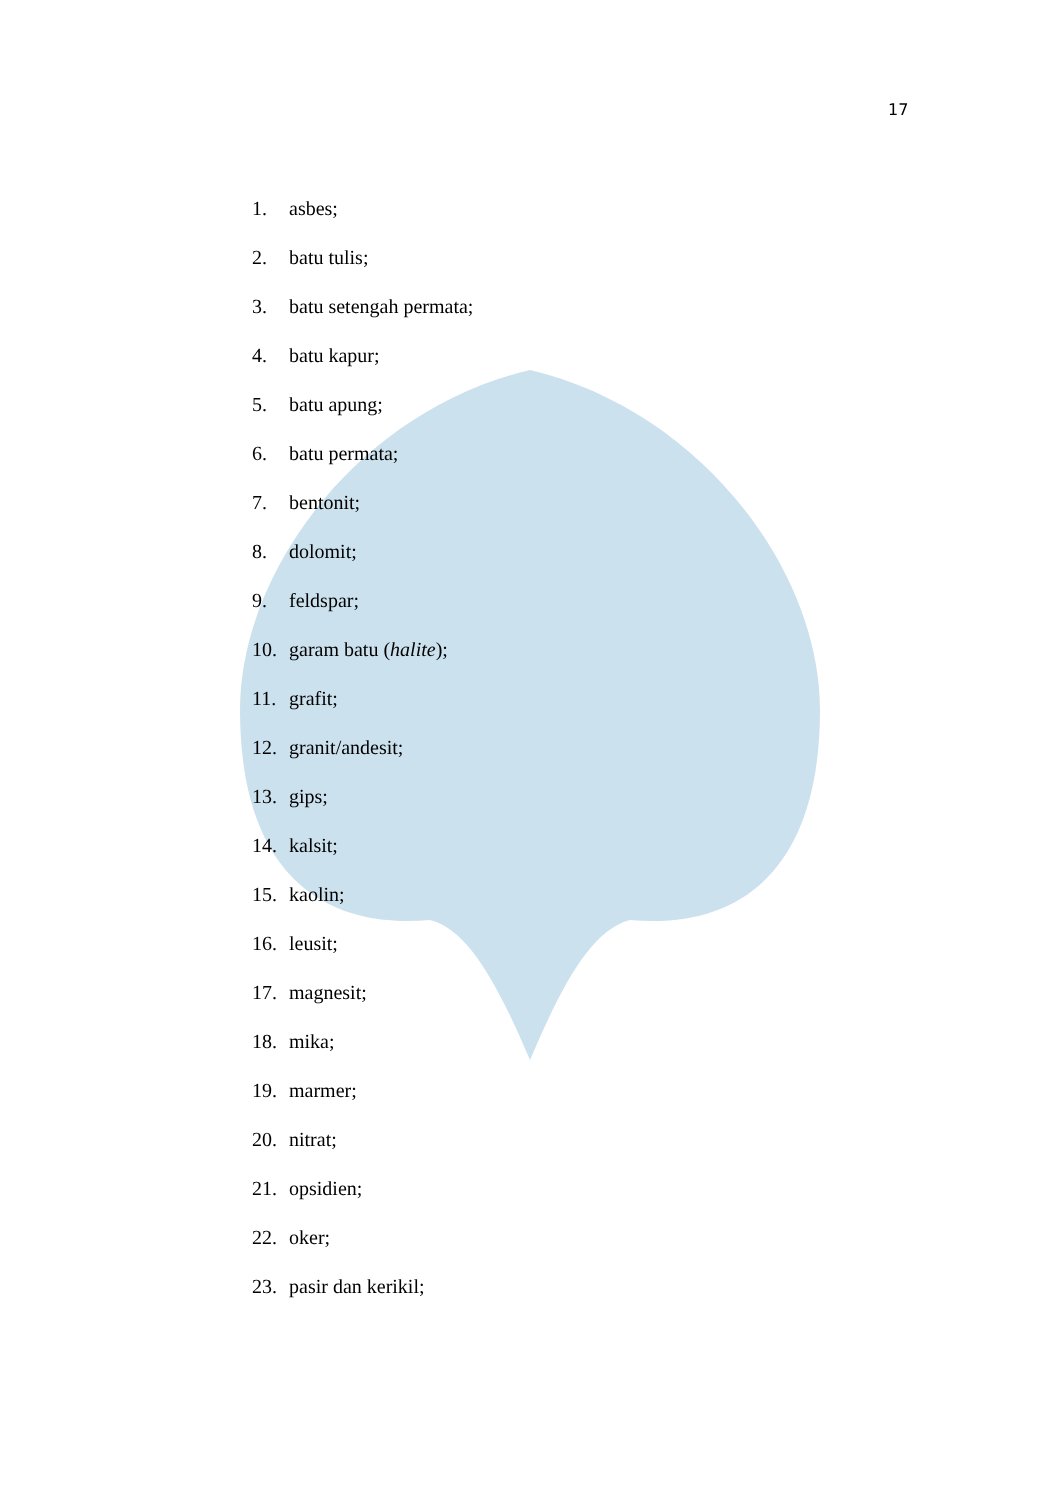17
1. asbes;
2. batu tulis;
3. batu setengah permata;
4. batu kapur;
5. batu apung;
6. batu permata;
7. bentonit;
8. dolomit;
9. feldspar;
10. garam batu (halite);
11. grafit;
12. granit/andesit;
13. gips;
14. kalsit;
15. kaolin;
16. leusit;
17. magnesit;
18. mika;
19. marmer;
20. nitrat;
21. opsidien;
22. oker;
23. pasir dan kerikil;